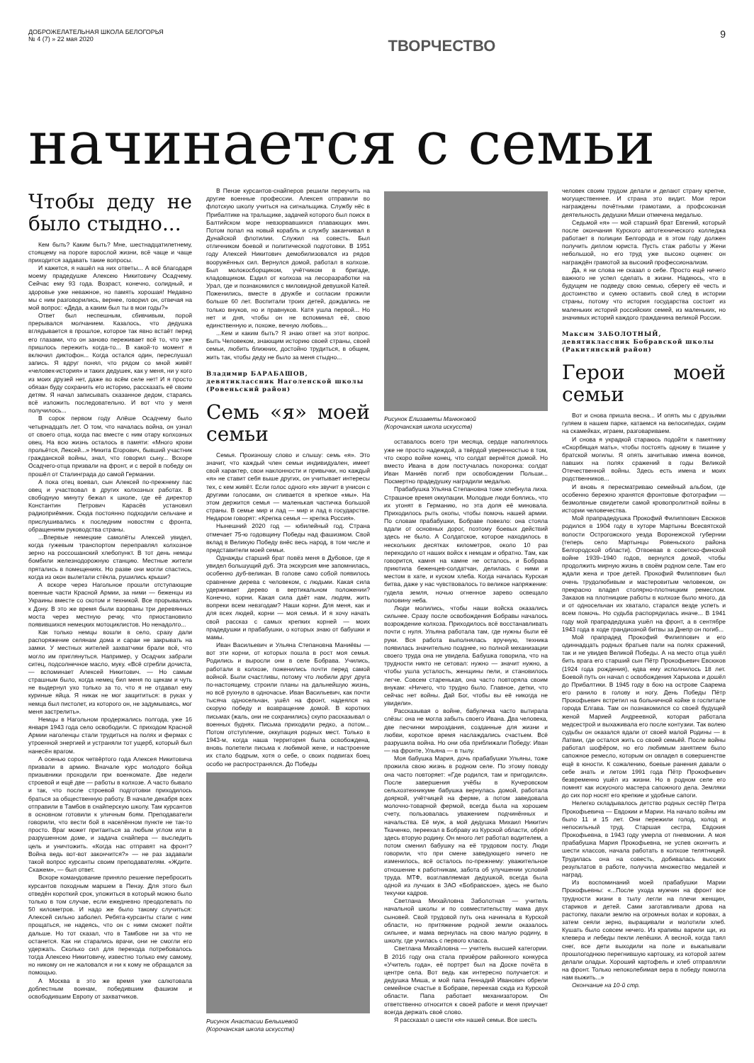ДОБРОЖЕЛАТЕЛЬНАЯ ШКОЛА БЕЛОГОРЬЯ
№ 4 (7) » 22 мая 2020
ТВОРЧЕСТВО
9
начинается с семьи
Чтобы деду не было стыдно...
Кем быть? Каким быть? Мне, шестнадцатилетнему, стоящему на пороге взрослой жизни, всё чаще и чаще приходится задавать такие вопросы.
И кажется, я нашёл на них ответы... А всё благодаря моему прадедушке Алексею Никитовичу Осадчему. Сейчас ему 93 года. Возраст, конечно, солидный, и здоровье уже неважное, но память хорошая! Недавно мы с ним разговорились, вернее, говорил он, отвечая на мой вопрос: «Деда, а каким был ты в мои годы?»
Ответ был неспешным, сбивчивым, порой прерывался молчанием. Казалось, что дедушка вглядывается в прошлое, которое так явно встаёт перед его глазами, что он заново переживает всё то, что уже пришлось пережить когда-то... В какой-то момент я включил диктофон... Когда остался один, переслушал запись. Я вдруг понял, что рядом со мной живёт «человек-история» и таких дедушек, как у меня, ни у кого из моих друзей нет, даже во всём селе нет! И я просто обязан буду сохранить его историю, рассказать её своим детям. Я начал записывать сказанное дедом, стараясь всё изложить последовательно. И вот что у меня получилось...
В сорок первом году Алёше Осадчему было четырнадцать лет. О том, что началась война, он узнал от своего отца, когда пас вместе с ним отару колхозных овец. На всю жизнь осталось в памяти: «Много крови прольётся, Лексей...» Никита Егорович, бывший участник гражданской войны, знал, что говорил сыну... Вскоре Осадчего-отца призвали на фронт, и с верой в победу он прошёл от Сталинграда до самой Германии.
А пока отец воевал, сын Алексей по-прежнему пас овец и участвовал в других колхозных работах. В свободную минуту бежал к школе, где её директор Константин Петрович Карасёв установил радиоприёмник. Сюда постоянно подходили сельчане и прислушивались к последним новостям с фронта, обращениям руководства страны.
...Впервые немецкие самолёты Алексей увидел, когда гужевым транспортом переправлял колхозное зерно на россошанский хлебопункт. В тот день немцы бомбили железнодорожную станцию. Местные жители прятались в помещениях. Но разве они могли спастись, когда из окон вылетали стёкла, рушились крыши?
А вскоре через Нагольное прошли отступающие военные части Красной Армии, за ними — беженцы из Украины вместе со скотом и техникой. Все прорывались к Дону. В это же время были взорваны три деревянных моста через местную речку, что приостановило появившихся немецких мотоциклистов. Но ненадолго...
Как только немцы вошли в село, сразу дали распоряжение селянам дома и сараи не закрывать на замки. У местных жителей захватчики брали всё, что могло им приглянуться. Например, у Осадчих забрали ситец, подсолнечное масло, муку. «Всё сгребли дочиста, — вспоминает Алексей Никитович. — Но самым страшным было, когда немец бил меня по щекам и чуть не выдернул ухо только за то, что я не отдавал ему куриные яйца. Я никак не мог защититься: в руках у немца был пистолет, из которого он, не задумываясь, мог меня застрелить».
Немцы в Нагольном продержались полгода, уже 16 января 1943 года село освободили. С приходом Красной Армии наголенцы стали трудиться на полях и фермах с утроенной энергией и устраняли тот ущерб, который был нанесён врагом.
А осенью сорок четвёртого года Алексея Никитовича призвали в армию. Вначале курс молодого бойца призывники проходили при военкомате. Две недели строевой и ещё две — работы в колхозе. А часто бывало и так, что после строевой подготовки приходилось браться за общественную работу. В начале декабря всех отправили в Тамбов в снайперскую школу. Там курсантов в основном готовили к уличным боям. Преподаватели говорили, что вести бой в населённом пункте не так-то просто. Враг может притаиться за любым углом или в разрушенном доме, и задача снайпера — выследить цель и уничтожить. «Когда нас отправят на фронт? Война ведь вот-вот закончится?» — не раз задавали такой вопрос курсанты своим преподавателям. «Ждите. Скажем», — был ответ.
Вскоре командование приняло решение перебросить курсантов походным маршем в Пензу. Для этого был отведён короткий срок, уложиться в который можно было только в том случае, если ежедневно преодолевать по 50 километров. И надо же было такому случиться: Алексей сильно заболел. Ребята-курсанты стали с ним прощаться, не надеясь, что он с ними сможет пойти дальше. Но тот сказал, что в Тамбове ни за что не останется. Как ни старались врачи, они не смогли его удержать. Сколько сил для перехода потребовалось тогда Алексею Никитовичу, известно только ему самому, но никому он не жаловался и ни к кому не обращался за помощью.
А Москва в это же время уже салютовала доблестным воинам, победившим фашизм и освободившим Европу от захватчиков.
В Пензе курсантов-снайперов решили переучить на другие военные профессии. Алексея отправили во флотскую школу учиться на сигнальщика. Службу нёс в Прибалтике на тральщике, задачей которого был поиск в Балтийском море невзорвавшихся плавающих мин. Потом попал на новый корабль и службу заканчивал в Дунайской флотилии. Служил на совесть. Был отличником боевой и политической подготовки. В 1951 году Алексей Никитович демобилизовался из рядов вооружённых сил. Вернулся домой, работал в колхозе. Был молокосборщиком, учётчиком в бригаде, кладовщиком. Ездил от колхоза на лесоразработки на Урал, где и познакомился с миловидной девушкой Катей. Поженились, вместе в дружбе и согласии прожили больше 60 лет. Воспитали троих детей, дождались не только внуков, но и правнуков. Катя ушла первой... Но нет и дня, чтобы он не вспоминал её, свою единственную и, похоже, вечную любовь...
...Кем и каким быть? Я знаю ответ на этот вопрос. Быть Человеком, знающим историю своей страны, своей семьи, любить ближних, достойно трудиться, в общем, жить так, чтобы деду не было за меня стыдно...
Владимир БАРАБАШОВ,
девятиклассник Наголенской школы
(Ровеньский район)
Семь «я» моей семьи
Семья. Произношу слово и слышу: семь «я». Это значит, что каждый член семьи индивидуален, имеет свой характер, свои наклонности и привычки, но каждый «я» не ставит себя выше других, он учитывает интересы тех, с кем живёт. Если голос одного «я» звучит в унисон с другими голосами, он сливается в крепкое «мы». На этом держится семья — маленькая частичка большой страны. В семье мир и лад — мир и лад в государстве. Недаром говорят: «Крепка семья — крепка Россия».
Нынешний 2020 год — юбилейный год. Страна отмечает 75-ю годовщину Победы над фашизмом. Свой вклад в Великую Победу внёс весь народ, в том числе и представители моей семьи.
Однажды старший брат повёз меня в Дубовое, где я увидел большущий дуб. Эта экскурсия мне запомнилась, особенно дуб-великан. В голове само собой появилось сравнение дерева с человеком, с людьми. Какая сила удерживает дерево в вертикальном положении? Конечно, корни. Какая сила даёт нам, людям, жить вопреки всем невзгодам? Наши корни. Для меня, как и для всех людей, корни — моя семья. И я хочу начать свой рассказ с самых крепких корней — моих прадедушки и прабабушки, о которых знаю от бабушки и мамы.
Иван Васильевич и Ульяна Степановна Маниёвы — вот эти корни, от которых пошла в рост моя семья. Родились и выросли они в селе Бобрава. Учились, работали в колхозе, поженились почти перед самой войной. Были счастливы, потому что любили друг друга по-настоящему, строили планы на дальнейшую жизнь, но всё рухнуло в одночасье. Иван Васильевич, как почти тысяча односельчан, ушёл на фронт, надеялся на скорую победу и возвращение домой. В коротких письмах (жаль, они не сохранились) скупо рассказывал о военных буднях. Письма приходили редко, а потом... Потом отступление, оккупация родных мест. Только в 1943-м, когда наша территория была освобождена, вновь полетели письма к любимой жене, и настроение их стало бодрым, хотя о себе, о своих подвигах боец особо не распространялся. До Победы
Рисунок Анастасии Белышевой
(Корочанская школа искусств)
Рисунок Елизаветы Манюковой
(Корочанская школа искусств)
оставалось всего три месяца, сердце наполнялось уже не просто надеждой, а твёрдой уверенностью в том, что скоро войне конец, что солдат вернётся домой. Но вместо Ивана в дом постучалась похоронка: солдат Иван Маниёв погиб при освобождении Польши... Посмертно прадедушку наградили медалью.
Прабабушка Ульяна Степановна тоже хлебнула лиха. Страшное время оккупации. Молодые люди боялись, что их угонят в Германию, но эта доля её миновала. Приходилось рыть окопы, чтобы помочь нашей армии. По словам прабабушки, Бобраве повезло: она стояла вдали от основных дорог, поэтому боевых действий здесь не было. А Солдатское, которое находилось в нескольких десятках километров, около 10 раз переходило от наших войск к немцам и обратно. Там, как говорится, камня на камне не осталось, и Бобрава приютила беженцев-солдатчан, делилась с ними и местом в хате, и куском хлеба. Когда началась Курская битва, даже у нас чувствовалось то великое напряжение: гудела земля, ночью огненное зарево освещало половину неба.
Люди молились, чтобы наши войска оказались сильнее. Сразу после освобождения Бобравы началось возрождение колхоза. Приходилось всё восстанавливать почти с нуля. Ульяна работала там, где нужны были её руки. Вся работа выполнялась вручную, техника появилась значительно позднее, но полной механизации своего труда она не увидела. Бабушка говорила, что на трудности никто не сетовал: нужно — значит нужно, а чтобы ушла усталость, женщины пели, и становилось легче. Совсем старенькая, она часто повторяла своим внукам: «Ничего, что трудно было. Главное, детки, что сейчас нет войны. Дай Бог, чтобы вы её никогда не увидели».
Рассказывая о войне, бабулечка часто вытирала слёзы: она не могла забыть своего Ивана. Два человека, две песчинки мироздания, созданные для жизни и любви, короткое время наслаждались счастьем. Всё разрушила война. Но они оба приближали Победу: Иван — на фронте, Ульяна — в тылу.
Моя бабушка Мария, дочь прабабушки Ульяны, тоже прожила свою жизнь в родном селе. По этому поводу она часто повторяет: «Где родился, там и пригодился». После завершения учёбы в Кучеровском сельхозтехникуме бабушка вернулась домой, работала дояркой, учётчицей на ферме, а потом заведовала молочно-товарной фермой, всегда была на хорошем счету, пользовалась уважением подчинённых и начальства. Её муж, а мой дедушка Михаил Никитич Ткаченко, переехал в Бобраву из Курской области, обрёл здесь вторую родину. Он много лет работал водителем, а потом сменил бабушку на её трудовом посту. Люди говорили, что при смене заведующего ничего не изменилось, всё осталось по-прежнему: уважительное отношение к работникам, забота об улучшении условий труда. МТФ, возглавляемая дедушкой, всегда была одной из лучших в ЗАО «Бобравское», здесь не было текучки кадров.
Светлана Михайловна Заболотная — учитель начальной школы и по совместительству мама двух сыновей. Свой трудовой путь она начинала в Курской области, но притяжение родной земли оказалось сильнее, и мама вернулась на свою малую родину, в школу, где училась с первого класса.
Светлана Михайловна — учитель высшей категории. В 2016 году она стала призёром районного конкурса «Учитель года», её портрет был на Доске почёта в центре села. Вот ведь как интересно получается: и дедушка Миша, и мой папа Геннадий Иванович обрели семейное счастье в Бобраве, переехав сюда из Курской области. Папа работает механизатором. Он ответственно относится к своей работе и меня приучает всегда держать своё слово.
Я рассказал о шести «я» нашей семьи. Все шесть
человек своим трудом делали и делают страну крепче, могущественнее. И страна это видит. Мои герои награждены почётными грамотами, а профсоюзная деятельность дедушки Миши отмечена медалью.
Седьмой «я» — мой старший брат Евгений, который после окончания Курского автотехнического колледжа работает в полиции Белгорода и в этом году должен получить диплом юриста. Пусть стаж работы у Жени небольшой, но его труд уже высоко оценен: он награждён грамотой за высокий профессионализм.
Да, я ни слова не сказал о себе. Просто ещё ничего важного не успел сделать в жизни. Надеюсь, что в будущем не подведу свою семью, сберегу её честь и достоинство и сумею оставить свой след в истории страны, потому что история государства состоит из маленьких историй российских семей, из маленьких, но значимых историй каждого гражданина великой России.
Максим ЗАБОЛОТНЫЙ,
девятиклассник Бобравской школы
(Ракитянский район)
Герои моей семьи
Вот и снова пришла весна... И опять мы с друзьями гуляем в нашем парке, катаемся на велосипедах, сидим на скамейках, играем, разговариваем.
И снова я украдкой стараюсь подойти к памятнику «Скорбящая мать», чтобы постоять одному в тишине у братской могилы. Я опять зачитываю имена воинов, павших на полях сражений в годы Великой Отечественной войны. Здесь есть имена и моих родственников...
И вновь я пересматриваю семейный альбом, где особенно бережно хранятся фронтовые фотографии — безмолвные свидетели самой кровопролитной войны в истории человечества.
Мой прапрадедушка Прокофий Филиппович Евсюков родился в 1904 году в хуторе Мартыны Всесвятской волости Острогожского уезда Воронежской губернии (теперь село Мартынцы Ровеньского района Белгородской области). Отвоевав в советско-финской войне 1939–1940 годов, вернулся домой, чтобы продолжить мирную жизнь в своём родном селе. Там его ждали жена и трое детей. Прокофий Филиппович был очень трудолюбивым и мастеровитым человеком, он прекрасно владел столярно-плотницким ремеслом. Заказов на плотницкие работы в колхозе было много, да и от односельчан их хватало, старался везде успеть и всем помочь. Но судьба распорядилась иначе... В 1941 году мой прапрадедушка ушёл на фронт, а в сентябре 1943 года в ходе грандиозной битвы за Днепр он погиб...
Мой прапрадед Прокофий Филиппович и его одиннадцать родных братьев пали на полях сражений, так и не увидев Великой Победы. А на место отца ушёл бить врага его старший сын Пётр Прокофьевич Евсюков (1924 года рождения), едва ему исполнилось 18 лет. Боевой путь он начал с освобождения Харькова и дошёл до Прибалтики. В 1945 году в бою на острове Саарема его ранило в голову и ногу. День Победы Пётр Прокофьевич встретил на больничной койке в госпитале города Елгава. Там он познакомился со своей будущей женой Марией Андреевной, которая работала медсестрой и выхаживала его после контузии. Так волею судьбы он оказался вдали от своей малой Родины — в Латвии, где остался жить со своей семьёй. После войны работал шофёром, но его любимым занятием было сапожное ремесло, которым он овладел в совершенстве ещё в юности. К сожалению, боевые ранения давали о себе знать и летом 1991 года Пётр Прокофьевич безвременно ушёл из жизни. Но в родном селе его помнят как искусного мастера сапожного дела. Земляки до сих пор носят его крепкие и удобные сапоги.
Нелегко складывалось детство родных сестёр Петра Прокофьевича — Евдокии и Марии. На начало войны им было 11 и 15 лет. Они пережили голод, холод и непосильный труд. Старшая сестра, Евдокия Прокофьевна, в 1943 году умерла от пневмонии. А моя прабабушка Мария Прокофьевна, не успев окончить и шести классов, начала работать в колхозе телятницей. Трудилась она на совесть, добивалась высоких результатов в работе, получила множество медалей и наград.
Из воспоминаний моей прабабушки Марии Прокофьевны: «...После ухода мужчин на фронт все трудности жизни в тылу легли на плечи женщин, стариков и детей. Сами заготавливали дрова на растопку, пахали землю на огромных волах и коровах, а затем сеяли зерно, выращивали и молотили хлеб. Кушать было совсем нечего. Из крапивы варили щи, из клевера и лебеды пекли лепёшки. А весной, когда таял снег, все дети выходили на поле и выкапывали прошлогоднюю перегнившую картошку, из которой затем делали оладьи. Хороший картофель и хлеб отправляли на фронт. Только непоколебимая вера в победу помогла нам выжить...»
Окончание на 10-й стр.